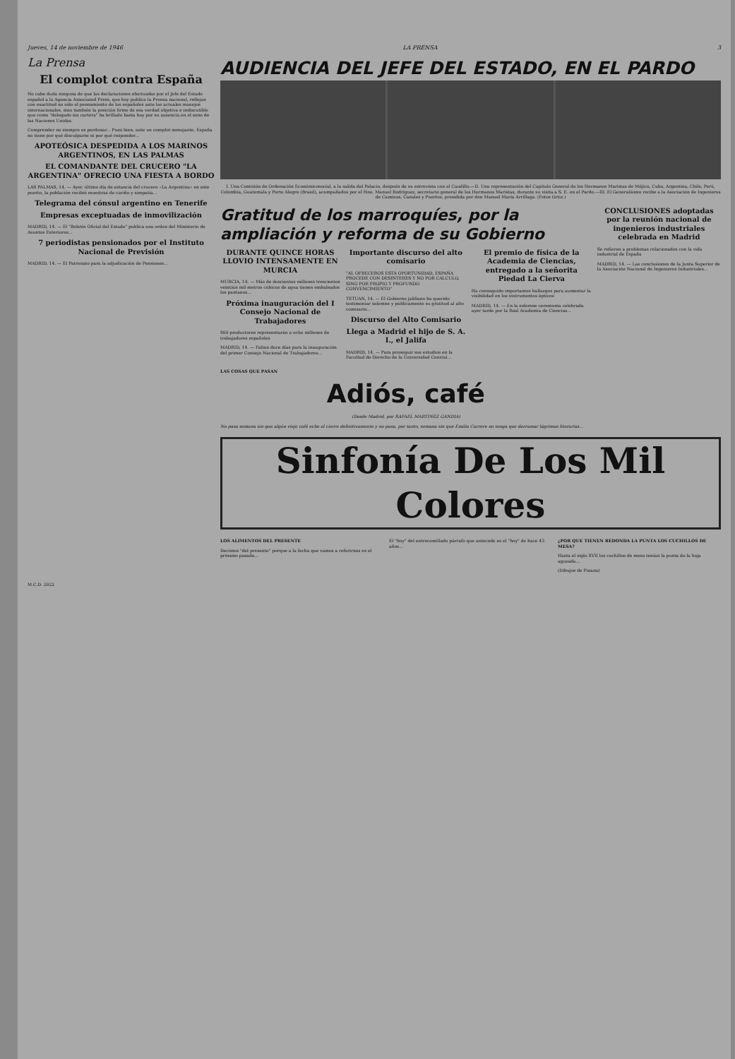Jueves, 14 de noviembre de 1946 LA PRENSA 3
La Prensa
El complot contra España
No cabe duda ninguna de que las declaraciones efectuadas por el Jefe del Estado español a la Agencia Associated Press, que hoy publica la Prensa nacional, reflejan con exactitud no sólo el pensamiento de los españoles ante los actuales manejos internacionales, sino también la posición firme de esa verdad objetiva e indiscutible que como "delegado sin cartera" ha brillado hasta hoy por su ausencia en el seno de las Naciones Unidas.
Comprender no siempre es perdonar... Pues bien, ante un complot semejante, España no tiene por qué disculparse ni por qué responder...
APOTEÓSICA DESPEDIDA A LOS MARINOS ARGENTINOS, EN LAS PALMAS
EL COMANDANTE DEL CRUCERO "LA ARGENTINA" OFRECIO UNA FIESTA A BORDO
LAS PALMAS, 14. — Ayer, último día de estancia del crucero «La Argentina» en este puerto, la población recibió muestras de cariño y simpatía...
Telegrama del cónsul argentino en Tenerife
Empresas exceptuadas de inmovilización
MADRID, 14. — El "Boletín Oficial del Estado" publica una orden del Ministerio de Asuntos Exteriores...
7 periodistas pensionados por el Instituto Nacional de Previsión
MADRID, 14. — El Patronato para la adjudicación de Pensiones...
AUDIENCIA DEL JEFE DEL ESTADO, EN EL PARDO
I. Una Comisión de Ordenación Económicosocial, a la salida del Palacio, después de su entrevista con el Caudillo.—II. Una representación del Capítulo General de los Hermanos Maristas de Méjico, Cuba, Argentina, Chile, Perú, Colombia, Guatemala y Porto Alegre (Brasil), acompañados por el Hno. Manuel Rodríguez, secretario general de los Hermanos Maristas, durante su visita a S. E. en el Pardo.—III. El Generalísimo recibe a la Asociación de Ingenieros de Caminos, Canales y Puertos, presidida por don Manuel María Arrillaga. (Fotos Ortiz.)
Gratitud de los marroquíes, por la ampliación y reforma de su Gobierno
DURANTE QUINCE HORAS LLOVIO INTENSAMENTE EN MURCIA
MURCIA, 14. — Más de doscientos millones trescientos veintiún mil metros cúbicos de agua tienen embalsados los pantanos...
Próxima inauguración del I Consejo Nacional de Trabajadores
800 productores representarán a ocho millones de trabajadores españoles
MADRID, 14. — Faltan doce días para la inauguración del primer Consejo Nacional de Trabajadores...
Importante discurso del alto comisario
"AL OFRECEROS ESTA OPORTUNIDAD, ESPAÑA PROCEDE CON DESINTERES Y NO POR CALCULO, SINO POR PROPIO Y PROFUNDO CONVENCIMIENTO"
TETUAN, 14. — El Gobierno jalifiano ha querido testimoniar solemne y públicamente su gratitud al alto comisario...
Discurso del Alto Comisario
Llega a Madrid el hijo de S. A. I., el Jalifa
MADRID, 14. — Para proseguir sus estudios en la Facultad de Derecho de la Universidad Central...
El premio de física de la Academia de Ciencias, entregado a la señorita Piedad La Cierva
Ha conseguido importantes hallazgos para aumentar la visibilidad en los instrumentos ópticos
MADRID, 14. — En la solemne ceremonia celebrada ayer tarde por la Real Academia de Ciencias...
LAS COSAS QUE PASAN
Adiós, café
(Desde Madrid, por RAFAEL MARTINEZ GANDIA)
No pasa semana sin que algún viejo café eche el cierre definitivamente y no pasa, por tanto, semana sin que Emilio Carrere no tenga que derramar lágrimas literarias...
CONCLUSIONES adoptadas por la reunión nacional de ingenieros industriales celebrada en Madrid
Se refieren a problemas relacionados con la vida industrial de España
MADRID, 14. — Las conclusiones de la Junta Superior de la Asociación Nacional de Ingenieros Industriales...
Sinfonía De Los Mil Colores
LOS ALIMENTOS DEL PRESENTE
Decimos "del presente" porque a la fecha que vamos a referirnos es el próximo pasado...
El "hoy" del entrecomillado párrafo que antecede es el "hoy" de hace 43 años...
¿POR QUE TIENEN REDONDA LA PUNTA LOS CUCHILLOS DE MESA?
Hasta el siglo XVII los cuchillos de mesa tenían la punta de la hoja aguzada...
(Dibujos de Pinana)
M.C.D. 2022